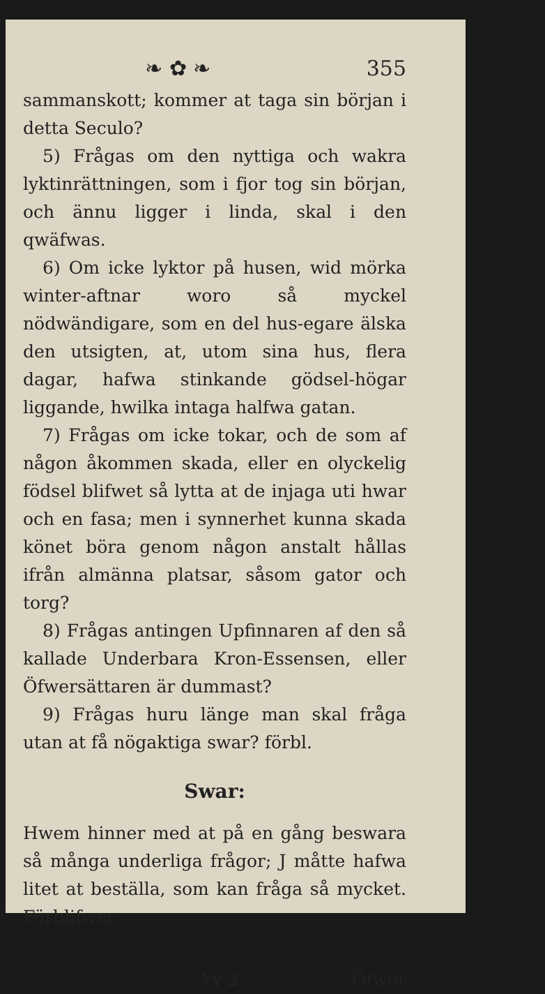❧ ✿ ❧ 355
sammanskott; kommer at taga sin början i detta Seculo?
5) Frågas om den nyttiga och wakra lyktinrättningen, som i fjor tog sin början, och ännu ligger i linda, skal i den qwäfwas.
6) Om icke lyktor på husen, wid mörka winter-aftnar woro så myckel nödwändigare, som en del hus-egare älska den utsigten, at, utom sina hus, flera dagar, hafwa stinkande gödsel-högar liggande, hwilka intaga halfwa gatan.
7) Frågas om icke tokar, och de som af någon åkommen skada, eller en olyckelig födsel blifwet så lytta at de injaga uti hwar och en fasa; men i synnerhet kunna skada könet böra genom någon anstalt hållas ifrån almänna platsar, såsom gator och torg?
8) Frågas antingen Upfinnaren af den så kallade Underbara Kron-Essensen, eller Öfwersättaren är dummast?
9) Frågas huru länge man skal fråga utan at få nögaktiga swar? förbl.
Swar:
Hwem hinner med at på en gång beswara så många underliga frågor; J måtte hafwa litet at beställa, som kan fråga så mycket. Förblifwer.
Yy 2 Öfwer